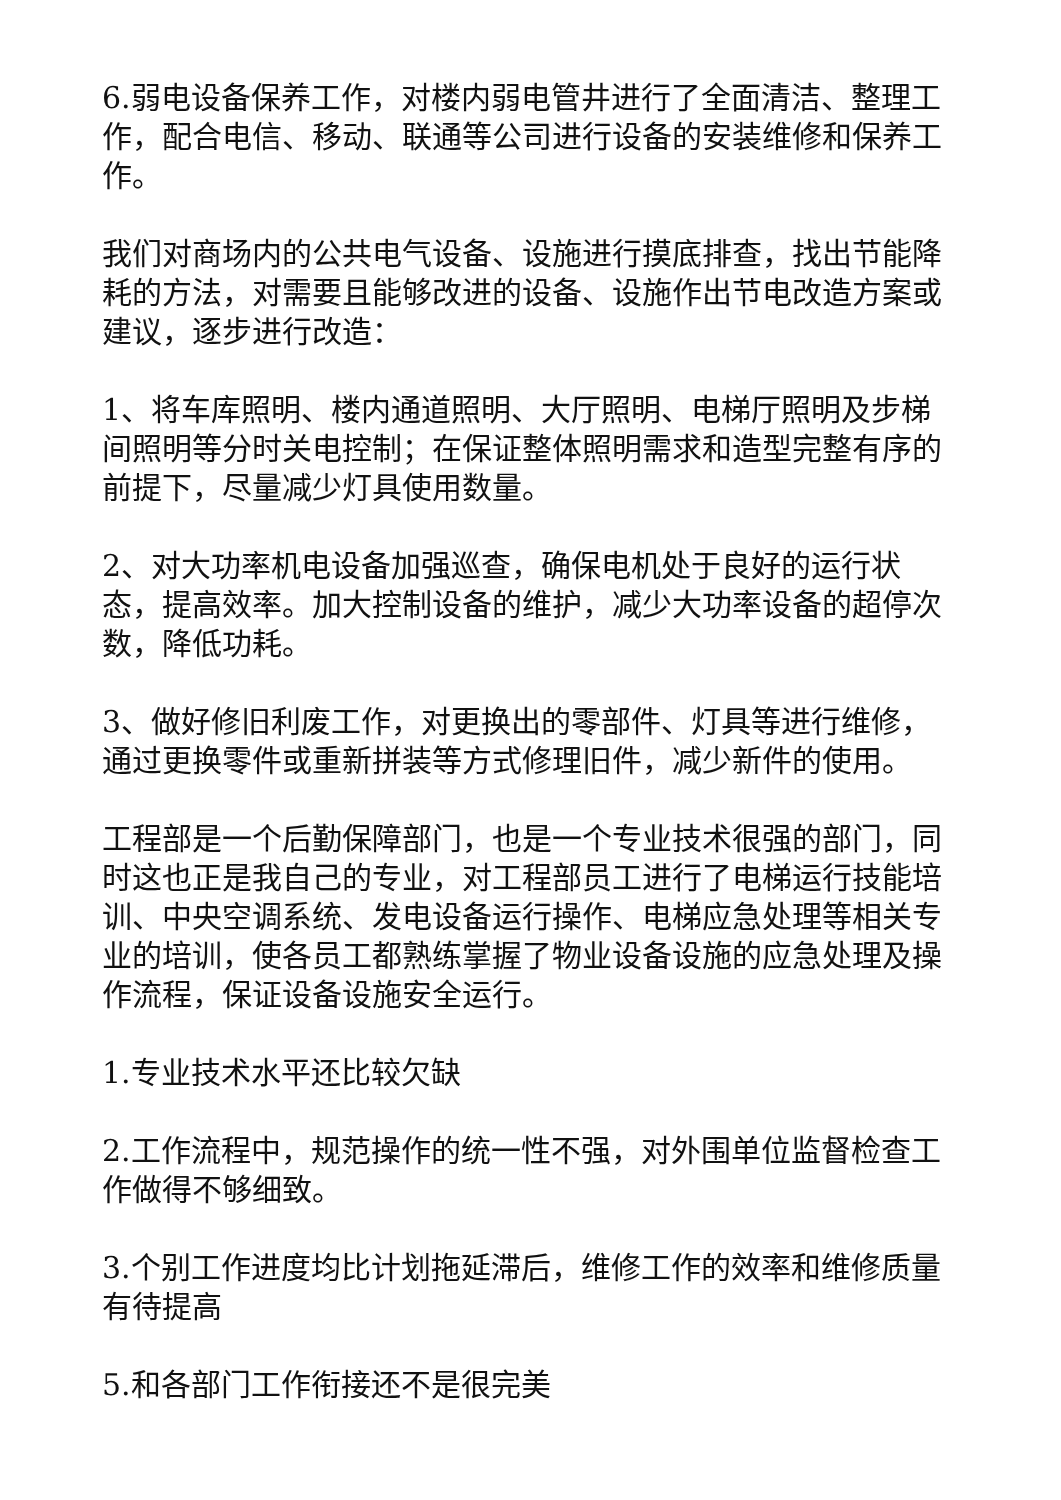6.弱电设备保养工作，对楼内弱电管井进行了全面清洁、整理工作，配合电信、移动、联通等公司进行设备的安装维修和保养工作。
我们对商场内的公共电气设备、设施进行摸底排查，找出节能降耗的方法，对需要且能够改进的设备、设施作出节电改造方案或建议，逐步进行改造：
1、将车库照明、楼内通道照明、大厅照明、电梯厅照明及步梯间照明等分时关电控制；在保证整体照明需求和造型完整有序的前提下，尽量减少灯具使用数量。
2、对大功率机电设备加强巡查，确保电机处于良好的运行状态，提高效率。加大控制设备的维护，减少大功率设备的超停次数，降低功耗。
3、做好修旧利废工作，对更换出的零部件、灯具等进行维修，通过更换零件或重新拼装等方式修理旧件，减少新件的使用。
工程部是一个后勤保障部门，也是一个专业技术很强的部门，同时这也正是我自己的专业，对工程部员工进行了电梯运行技能培训、中央空调系统、发电设备运行操作、电梯应急处理等相关专业的培训，使各员工都熟练掌握了物业设备设施的应急处理及操作流程，保证设备设施安全运行。
1.专业技术水平还比较欠缺
2.工作流程中，规范操作的统一性不强，对外围单位监督检查工作做得不够细致。
3.个别工作进度均比计划拖延滞后，维修工作的效率和维修质量有待提高
5.和各部门工作衔接还不是很完美